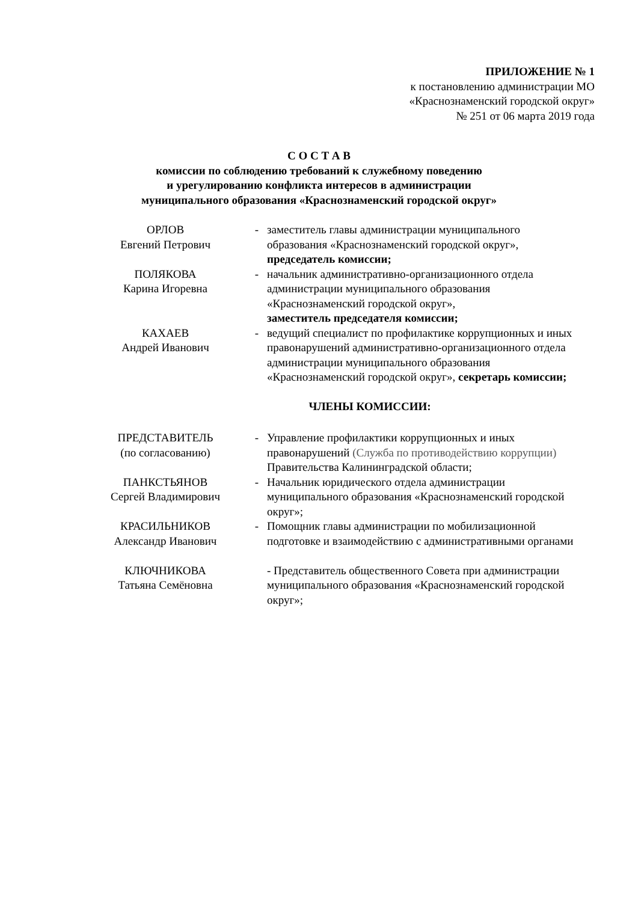ПРИЛОЖЕНИЕ № 1
к постановлению администрации МО
«Краснознаменский городской округ»
№ 251 от 06 марта 2019 года
С О С Т А В
комиссии по соблюдению требований к служебному поведению
и урегулированию конфликта интересов в администрации
муниципального образования «Краснознаменский городской округ»
| ОРЛОВ Евгений Петрович | - | заместитель главы администрации муниципального образования «Краснознаменский городской округ», председатель комиссии; |
| ПОЛЯКОВА Карина Игоревна | - | начальник административно-организационного отдела администрации муниципального образования «Краснознаменский городской округ», заместитель председателя комиссии; |
| КАХАЕВ Андрей Иванович | - | ведущий специалист по профилактике коррупционных и иных правонарушений административно-организационного отдела администрации муниципального образования «Краснознаменский городской округ», секретарь комиссии; |
ЧЛЕНЫ КОМИССИИ:
| ПРЕДСТАВИТЕЛЬ (по согласованию) | - | Управление профилактики коррупционных и иных правонарушений (Служба по противодействию коррупции) Правительства Калининградской области; |
| ПАНКСТЬЯНОВ Сергей Владимирович | - | Начальник юридического отдела администрации муниципального образования «Краснознаменский городской округ»; |
| КРАСИЛЬНИКОВ Александр Иванович | - | Помощник главы администрации по мобилизационной подготовке и взаимодействию с административными органами |
| КЛЮЧНИКОВА Татьяна Семёновна | | - Представитель общественного Совета при администрации муниципального образования «Краснознаменский городской округ»; |